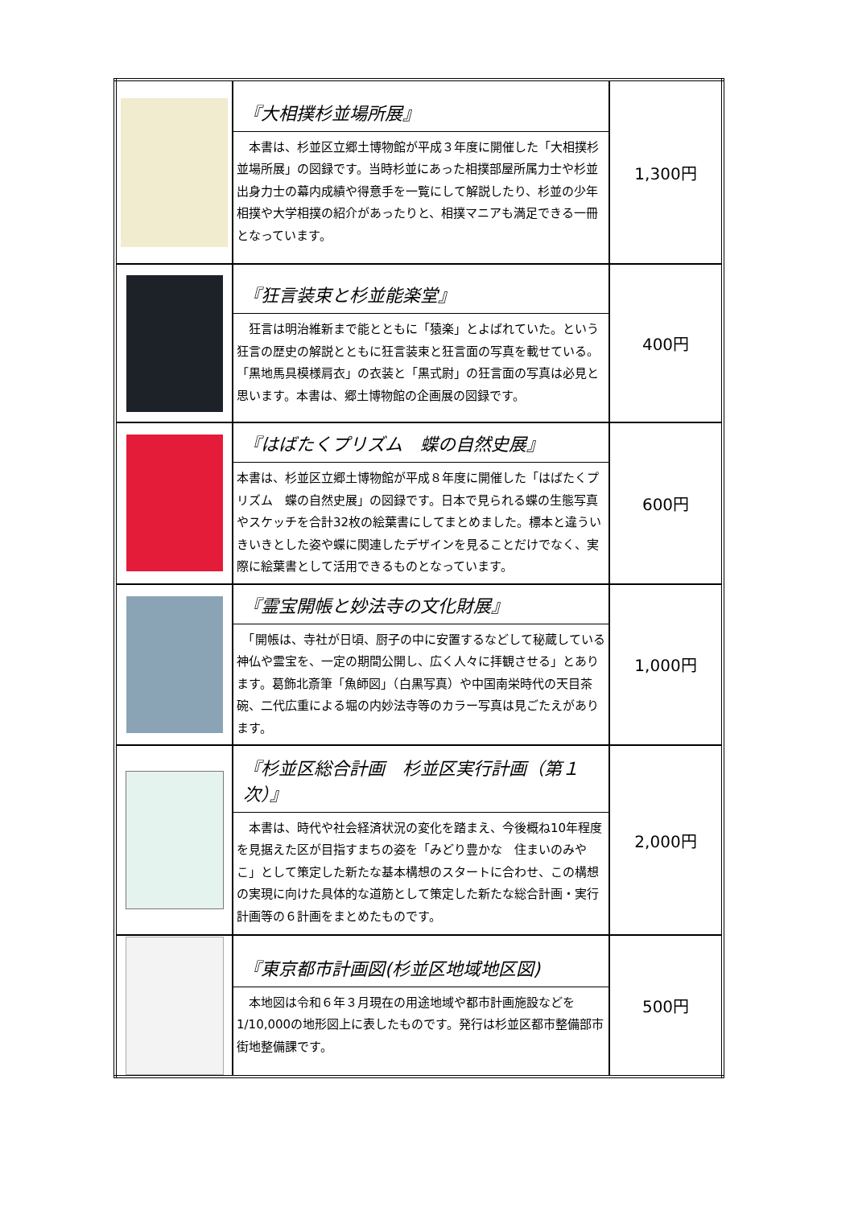| | 『大相撲杉並場所展』 本書は、杉並区立郷土博物館が平成３年度に開催した「大相撲杉並場所展」の図録です。当時杉並にあった相撲部屋所属力士や杉並出身力士の幕内成績や得意手を一覧にして解説したり、杉並の少年相撲や大学相撲の紹介があったりと、相撲マニアも満足できる一冊となっています。 | 1,300円 |
| | 『狂言装束と杉並能楽堂』 狂言は明治維新まで能とともに「猿楽」とよばれていた。という狂言の歴史の解説とともに狂言装束と狂言面の写真を載せている。「黒地馬具模様肩衣」の衣装と「黒式尉」の狂言面の写真は必見と思います。本書は、郷土博物館の企画展の図録です。 | 400円 |
| | 『はばたくプリズム 蝶の自然史展』 本書は、杉並区立郷土博物館が平成８年度に開催した「はばたくプリズム 蝶の自然史展」の図録です。日本で見られる蝶の生態写真やスケッチを合計32枚の絵葉書にしてまとめました。標本と違ういきいきとした姿や蝶に関連したデザインを見ることだけでなく、実際に絵葉書として活用できるものとなっています。 | 600円 |
| | 『霊宝開帳と妙法寺の文化財展』 「開帳は、寺社が日頃、厨子の中に安置するなどして秘蔵している神仏や霊宝を、一定の期間公開し、広く人々に拝観させる」とあります。葛飾北斎筆「魚師図」（白黒写真）や中国南栄時代の天目茶碗、二代広重による堀の内妙法寺等のカラー写真は見ごたえがあります。 | 1,000円 |
| | 『杉並区総合計画 杉並区実行計画（第１次）』 本書は、時代や社会経済状況の変化を踏まえ、今後概ね10年程度を見据えた区が目指すまちの姿を「みどり豊かな 住まいのみやこ」として策定した新たな基本構想のスタートに合わせ、この構想の実現に向けた具体的な道筋として策定した新たな総合計画・実行計画等の６計画をまとめたものです。 | 2,000円 |
| | 『東京都市計画図(杉並区地域地区図) 本地図は令和６年３月現在の用途地域や都市計画施設などを1/10,000の地形図上に表したものです。発行は杉並区都市整備部市街地整備課です。 | 500円 |